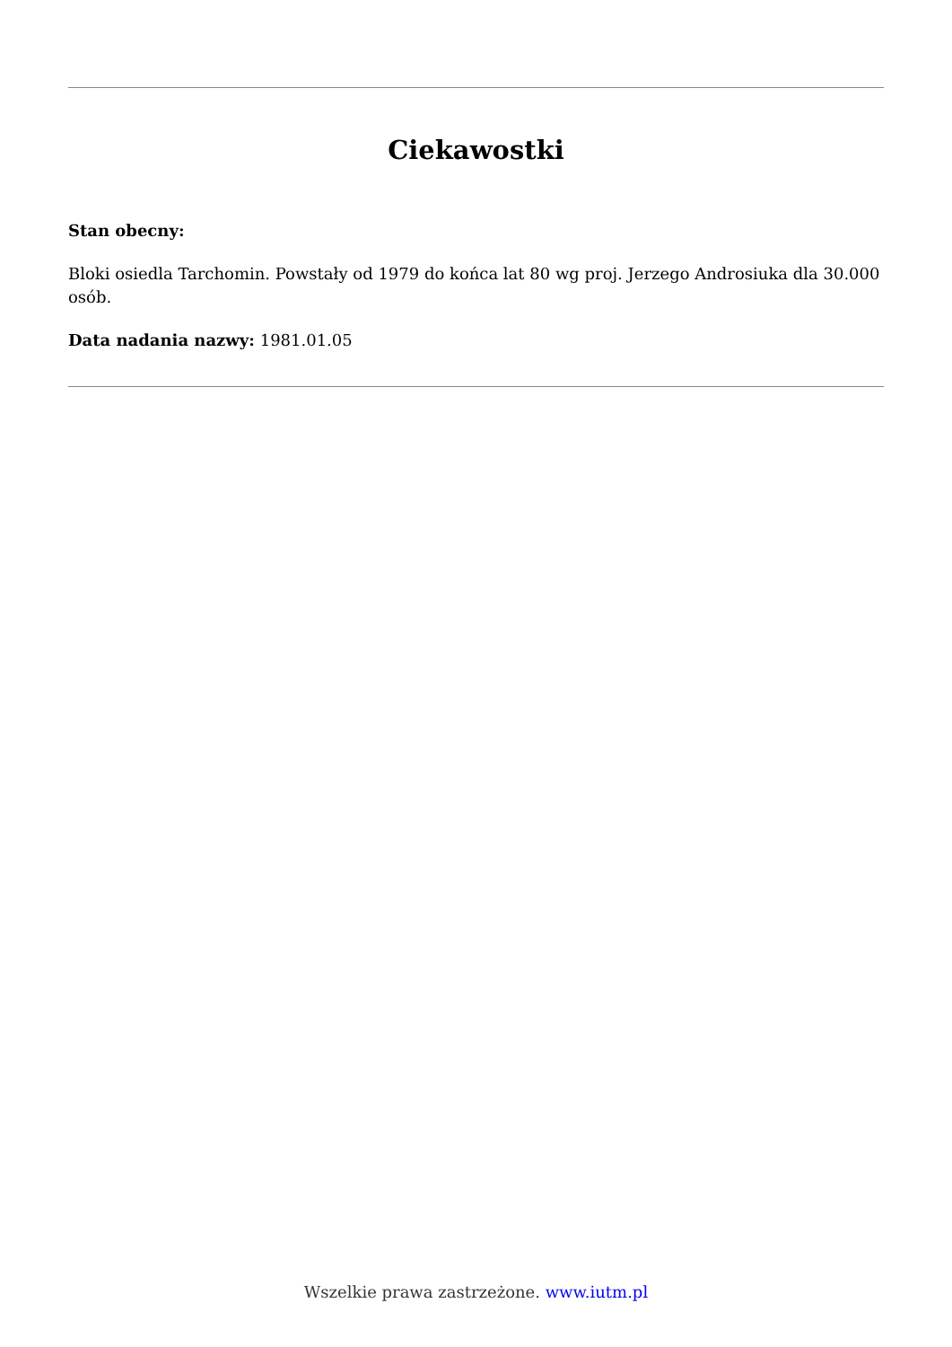Ciekawostki
Stan obecny:
Bloki osiedla Tarchomin. Powstały od 1979 do końca lat 80 wg proj. Jerzego Androsiuka dla 30.000 osób.
Data nadania nazwy: 1981.01.05
Wszelkie prawa zastrzeżone. www.iutm.pl